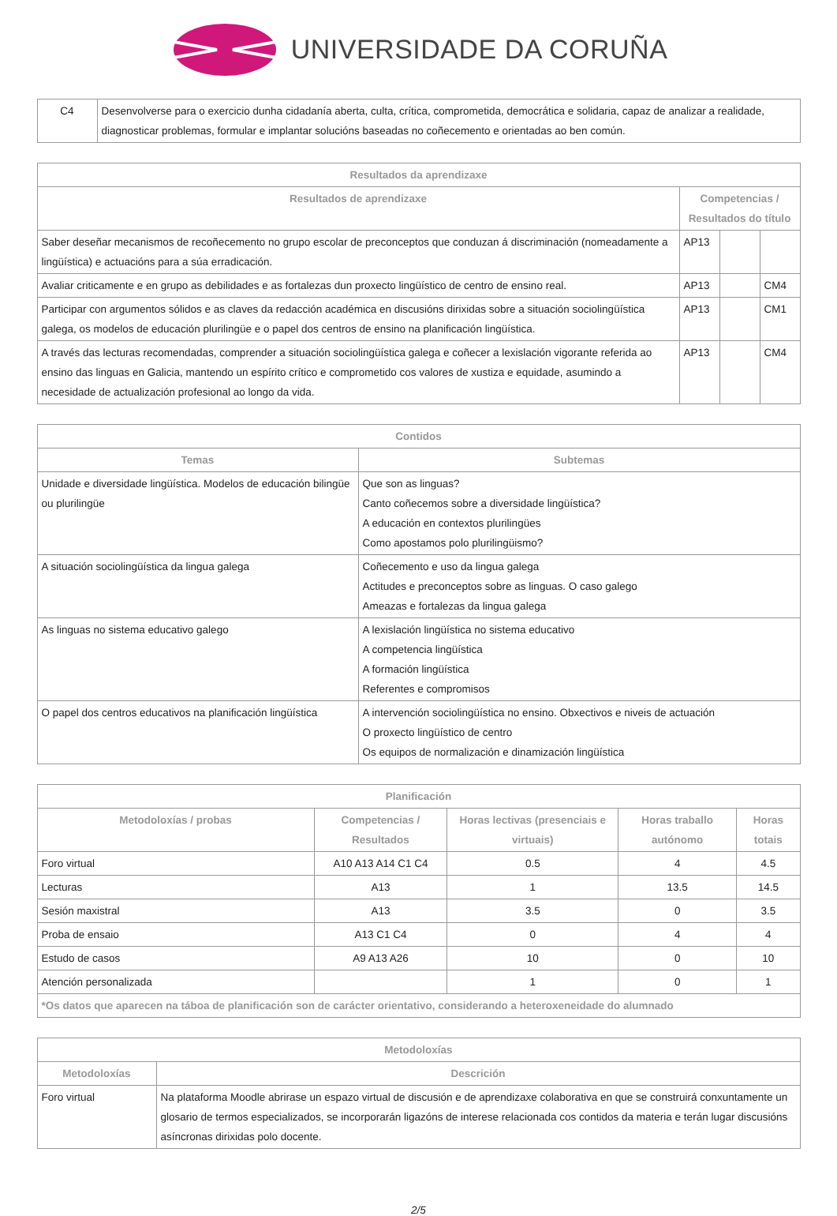UNIVERSIDADE DA CORUÑA
| C4 | Desenvolverse para o exercicio dunha cidadanía aberta, culta, crítica, comprometida, democrática e solidaria, capaz de analizar a realidade, diagnosticar problemas, formular e implantar solucións baseadas no coñecemento e orientadas ao ben común. |
| Resultados da aprendizaxe | | | |
| --- | --- | --- | --- |
| Resultados de aprendizaxe | Competencias / Resultados do título | | |
| Saber deseñar mecanismos de recoñecemento no grupo escolar de preconceptos que conduzan á discriminación (nomeadamente a lingüística) e actuacións para a súa erradicación. | AP13 | | |
| Avaliar criticamente e en grupo as debilidades e as fortalezas dun proxecto lingüístico de centro de ensino real. | AP13 | | CM4 |
| Participar con argumentos sólidos e as claves da redacción académica en discusións dirixidas sobre a situación sociolingüística galega, os modelos de educación plurilingüe e o papel dos centros de ensino na planificación lingüística. | AP13 | | CM1 |
| A través das lecturas recomendadas, comprender a situación sociolingüística galega e coñecer a lexislación vigorante referida ao ensino das linguas en Galicia, mantendo un espírito crítico e comprometido cos valores de xustiza e equidade, asumindo a necesidade de actualización profesional ao longo da vida. | AP13 | | CM4 |
| Contidos | |
| --- | --- |
| Temas | Subtemas |
| Unidade e diversidade lingüística. Modelos de educación bilingüe ou plurilingüe | Que son as linguas? Canto coñecemos sobre a diversidade lingüística? A educación en contextos plurilingües Como apostamos polo plurilingüismo? |
| A situación sociolingüística da lingua galega | Coñecemento e uso da lingua galega Actitudes e preconceptos sobre as linguas. O caso galego Ameazas e fortalezas da lingua galega |
| As linguas no sistema educativo galego | A lexislación lingüística no sistema educativo A competencia lingüística A formación lingüística Referentes e compromisos |
| O papel dos centros educativos na planificación lingüística | A intervención sociolingüística no ensino. Obxectivos e niveis de actuación O proxecto lingüístico de centro Os equipos de normalización e dinamización lingüística |
| Planificación | | | | |
| --- | --- | --- | --- | --- |
| Metodoloxías / probas | Competencias / Resultados | Horas lectivas (presenciais e virtuais) | Horas traballo autónomo | Horas totais |
| Foro virtual | A10 A13 A14 C1 C4 | 0.5 | 4 | 4.5 |
| Lecturas | A13 | 1 | 13.5 | 14.5 |
| Sesión maxistral | A13 | 3.5 | 0 | 3.5 |
| Proba de ensaio | A13 C1 C4 | 0 | 4 | 4 |
| Estudo de casos | A9 A13 A26 | 10 | 0 | 10 |
| Atención personalizada | | 1 | 0 | 1 |
| *Os datos que aparecen na táboa de planificación son de carácter orientativo, considerando a heteroxeneidade do alumnado | | | | |
| Metodoloxías | |
| --- | --- |
| Metodoloxías | Descrición |
| Foro virtual | Na plataforma Moodle abrirase un espazo virtual de discusión e de aprendizaxe colaborativa en que se construirá conxuntamente un glosario de termos especializados, se incorporarán ligazóns de interese relacionada cos contidos da materia e terán lugar discusións asíncronas dirixidas polo docente. |
2/5